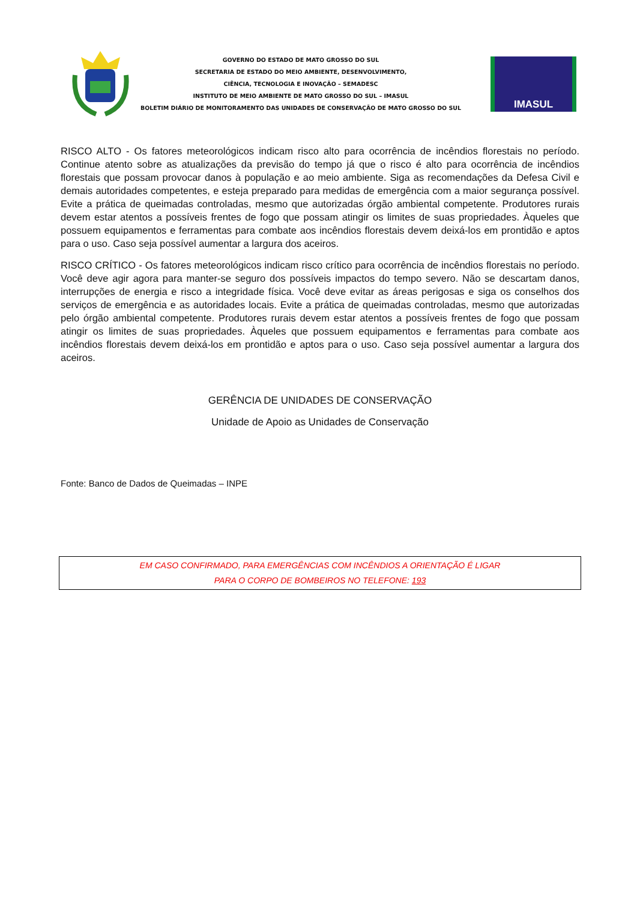GOVERNO DO ESTADO DE MATO GROSSO DO SUL
SECRETARIA DE ESTADO DO MEIO AMBIENTE, DESENVOLVIMENTO,
CIÊNCIA, TECNOLOGIA E INOVAÇÃO – SEMADESC
INSTITUTO DE MEIO AMBIENTE DE MATO GROSSO DO SUL – IMASUL
BOLETIM DIÁRIO DE MONITORAMENTO DAS UNIDADES DE CONSERVAÇÃO DE MATO GROSSO DO SUL
IMASUL
RISCO ALTO - Os fatores meteorológicos indicam risco alto para ocorrência de incêndios florestais no período. Continue atento sobre as atualizações da previsão do tempo já que o risco é alto para ocorrência de incêndios florestais que possam provocar danos à população e ao meio ambiente. Siga as recomendações da Defesa Civil e demais autoridades competentes, e esteja preparado para medidas de emergência com a maior segurança possível. Evite a prática de queimadas controladas, mesmo que autorizadas órgão ambiental competente. Produtores rurais devem estar atentos a possíveis frentes de fogo que possam atingir os limites de suas propriedades. Àqueles que possuem equipamentos e ferramentas para combate aos incêndios florestais devem deixá-los em prontidão e aptos para o uso. Caso seja possível aumentar a largura dos aceiros.
RISCO CRÍTICO - Os fatores meteorológicos indicam risco crítico para ocorrência de incêndios florestais no período. Você deve agir agora para manter-se seguro dos possíveis impactos do tempo severo. Não se descartam danos, interrupções de energia e risco a integridade física. Você deve evitar as áreas perigosas e siga os conselhos dos serviços de emergência e as autoridades locais. Evite a prática de queimadas controladas, mesmo que autorizadas pelo órgão ambiental competente. Produtores rurais devem estar atentos a possíveis frentes de fogo que possam atingir os limites de suas propriedades. Àqueles que possuem equipamentos e ferramentas para combate aos incêndios florestais devem deixá-los em prontidão e aptos para o uso. Caso seja possível aumentar a largura dos aceiros.
GERÊNCIA DE UNIDADES DE CONSERVAÇÃO
Unidade de Apoio as Unidades de Conservação
Fonte: Banco de Dados de Queimadas – INPE
EM CASO CONFIRMADO, PARA EMERGÊNCIAS COM INCÊNDIOS A ORIENTAÇÃO É LIGAR
PARA O CORPO DE BOMBEIROS NO TELEFONE: 193